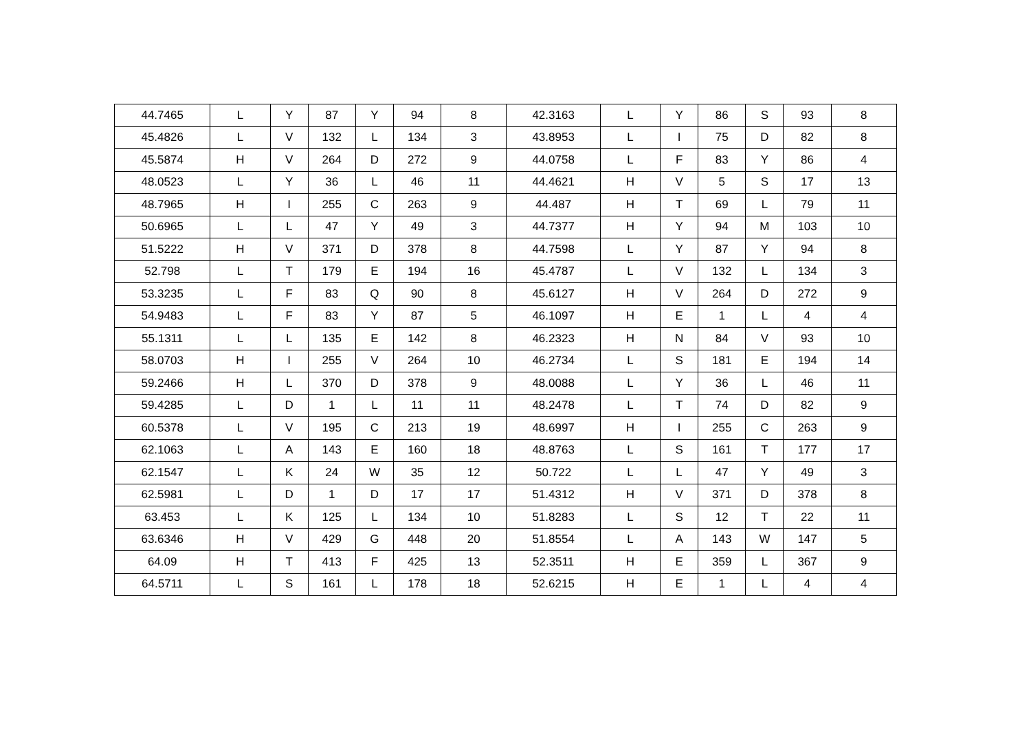| 44.7465 | L | Y | 87 | Y | 94 | 8 | 42.3163 | L | Y | 86 | S | 93 | 8 |
| 45.4826 | L | V | 132 | L | 134 | 3 | 43.8953 | L | I | 75 | D | 82 | 8 |
| 45.5874 | H | V | 264 | D | 272 | 9 | 44.0758 | L | F | 83 | Y | 86 | 4 |
| 48.0523 | L | Y | 36 | L | 46 | 11 | 44.4621 | H | V | 5 | S | 17 | 13 |
| 48.7965 | H | I | 255 | C | 263 | 9 | 44.487 | H | T | 69 | L | 79 | 11 |
| 50.6965 | L | L | 47 | Y | 49 | 3 | 44.7377 | H | Y | 94 | M | 103 | 10 |
| 51.5222 | H | V | 371 | D | 378 | 8 | 44.7598 | L | Y | 87 | Y | 94 | 8 |
| 52.798 | L | T | 179 | E | 194 | 16 | 45.4787 | L | V | 132 | L | 134 | 3 |
| 53.3235 | L | F | 83 | Q | 90 | 8 | 45.6127 | H | V | 264 | D | 272 | 9 |
| 54.9483 | L | F | 83 | Y | 87 | 5 | 46.1097 | H | E | 1 | L | 4 | 4 |
| 55.1311 | L | L | 135 | E | 142 | 8 | 46.2323 | H | N | 84 | V | 93 | 10 |
| 58.0703 | H | I | 255 | V | 264 | 10 | 46.2734 | L | S | 181 | E | 194 | 14 |
| 59.2466 | H | L | 370 | D | 378 | 9 | 48.0088 | L | Y | 36 | L | 46 | 11 |
| 59.4285 | L | D | 1 | L | 11 | 11 | 48.2478 | L | T | 74 | D | 82 | 9 |
| 60.5378 | L | V | 195 | C | 213 | 19 | 48.6997 | H | I | 255 | C | 263 | 9 |
| 62.1063 | L | A | 143 | E | 160 | 18 | 48.8763 | L | S | 161 | T | 177 | 17 |
| 62.1547 | L | K | 24 | W | 35 | 12 | 50.722 | L | L | 47 | Y | 49 | 3 |
| 62.5981 | L | D | 1 | D | 17 | 17 | 51.4312 | H | V | 371 | D | 378 | 8 |
| 63.453 | L | K | 125 | L | 134 | 10 | 51.8283 | L | S | 12 | T | 22 | 11 |
| 63.6346 | H | V | 429 | G | 448 | 20 | 51.8554 | L | A | 143 | W | 147 | 5 |
| 64.09 | H | T | 413 | F | 425 | 13 | 52.3511 | H | E | 359 | L | 367 | 9 |
| 64.5711 | L | S | 161 | L | 178 | 18 | 52.6215 | H | E | 1 | L | 4 | 4 |